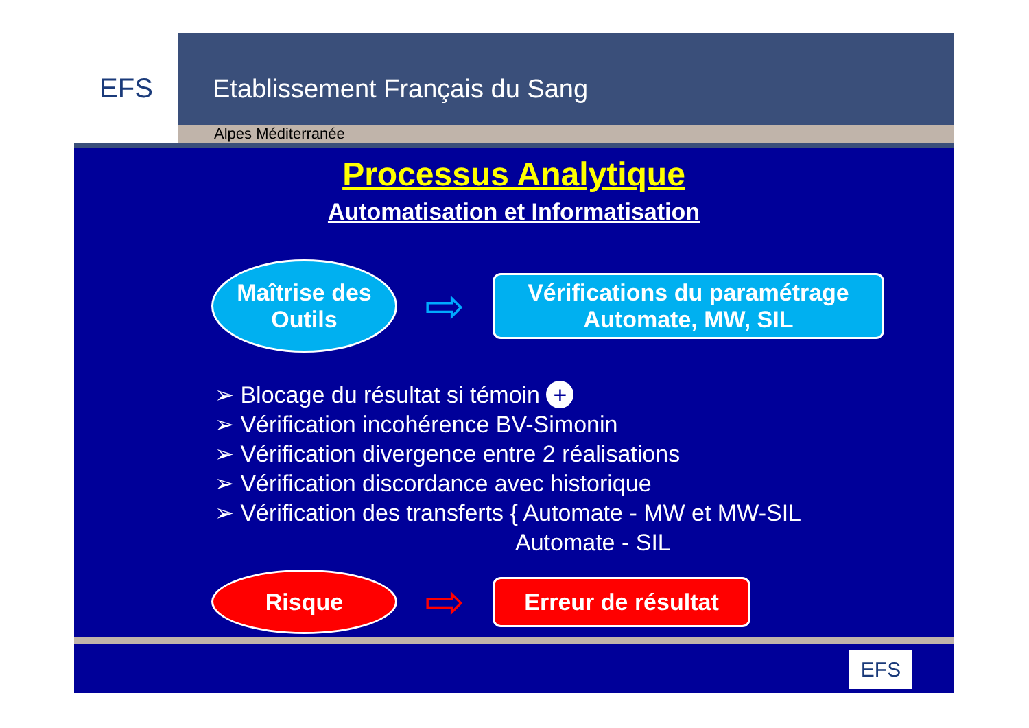EFS
Etablissement Français du Sang
Alpes Méditerranée
Processus Analytique
Automatisation et Informatisation
Maîtrise des
Outils
⇨
Vérifications du paramétrage
Automate, MW, SIL
➢ Blocage du résultat si témoin +
➢ Vérification incohérence BV-Simonin
➢ Vérification divergence entre 2 réalisations
➢ Vérification discordance avec historique
➢ Vérification des transferts { Automate - MW et MW-SIL
Automate - SIL
Risque
⇨
Erreur de résultat
EFS